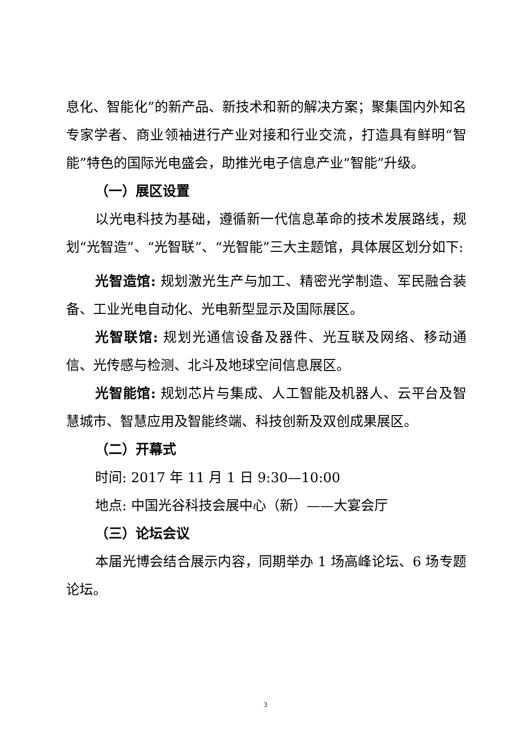息化、智能化”的新产品、新技术和新的解决方案；聚集国内外知名专家学者、商业领袖进行产业对接和行业交流，打造具有鲜明“智能”特色的国际光电盛会，助推光电子信息产业“智能”升级。
（一）展区设置
以光电科技为基础，遵循新一代信息革命的技术发展路线，规划“光智造”、“光智联”、“光智能”三大主题馆，具体展区划分如下:
光智造馆: 规划激光生产与加工、精密光学制造、军民融合装备、工业光电自动化、光电新型显示及国际展区。
光智联馆: 规划光通信设备及器件、光互联及网络、移动通信、光传感与检测、北斗及地球空间信息展区。
光智能馆: 规划芯片与集成、人工智能及机器人、云平台及智慧城市、智慧应用及智能终端、科技创新及双创成果展区。
（二）开幕式
时间: 2017 年 11 月 1 日 9:30—10:00
地点: 中国光谷科技会展中心（新）——大宴会厅
（三）论坛会议
本届光博会结合展示内容，同期举办 1 场高峰论坛、6 场专题论坛。
3